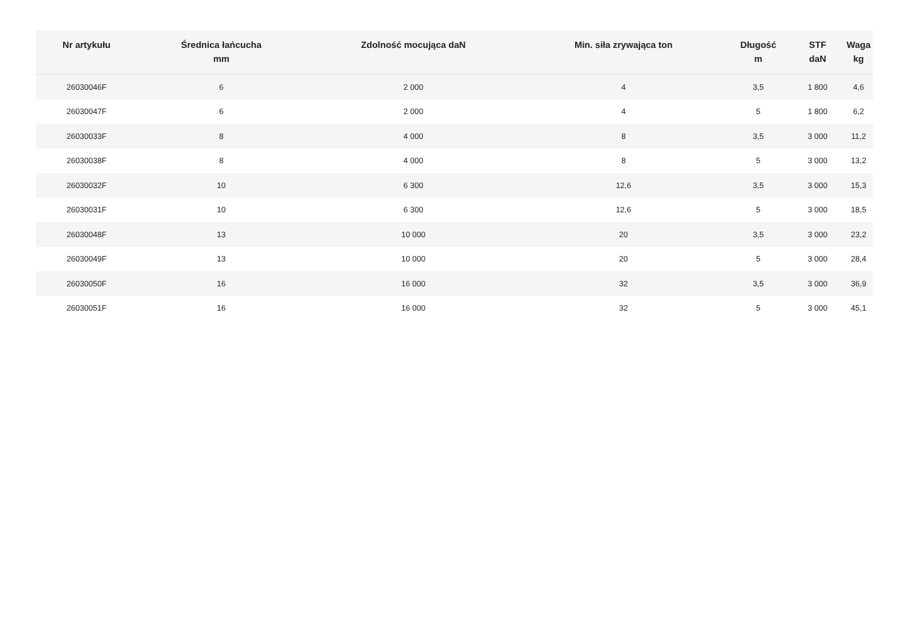| Nr artykułu | Średnica łańcucha mm | Zdolność mocująca daN | Min. siła zrywająca ton | Długość m | STF daN | Waga kg |
| --- | --- | --- | --- | --- | --- | --- |
| 26030046F | 6 | 2 000 | 4 | 3,5 | 1 800 | 4,6 |
| 26030047F | 6 | 2 000 | 4 | 5 | 1 800 | 6,2 |
| 26030033F | 8 | 4 000 | 8 | 3,5 | 3 000 | 11,2 |
| 26030038F | 8 | 4 000 | 8 | 5 | 3 000 | 13,2 |
| 26030032F | 10 | 6 300 | 12,6 | 3,5 | 3 000 | 15,3 |
| 26030031F | 10 | 6 300 | 12,6 | 5 | 3 000 | 18,5 |
| 26030048F | 13 | 10 000 | 20 | 3,5 | 3 000 | 23,2 |
| 26030049F | 13 | 10 000 | 20 | 5 | 3 000 | 28,4 |
| 26030050F | 16 | 16 000 | 32 | 3,5 | 3 000 | 36,9 |
| 26030051F | 16 | 16 000 | 32 | 5 | 3 000 | 45,1 |